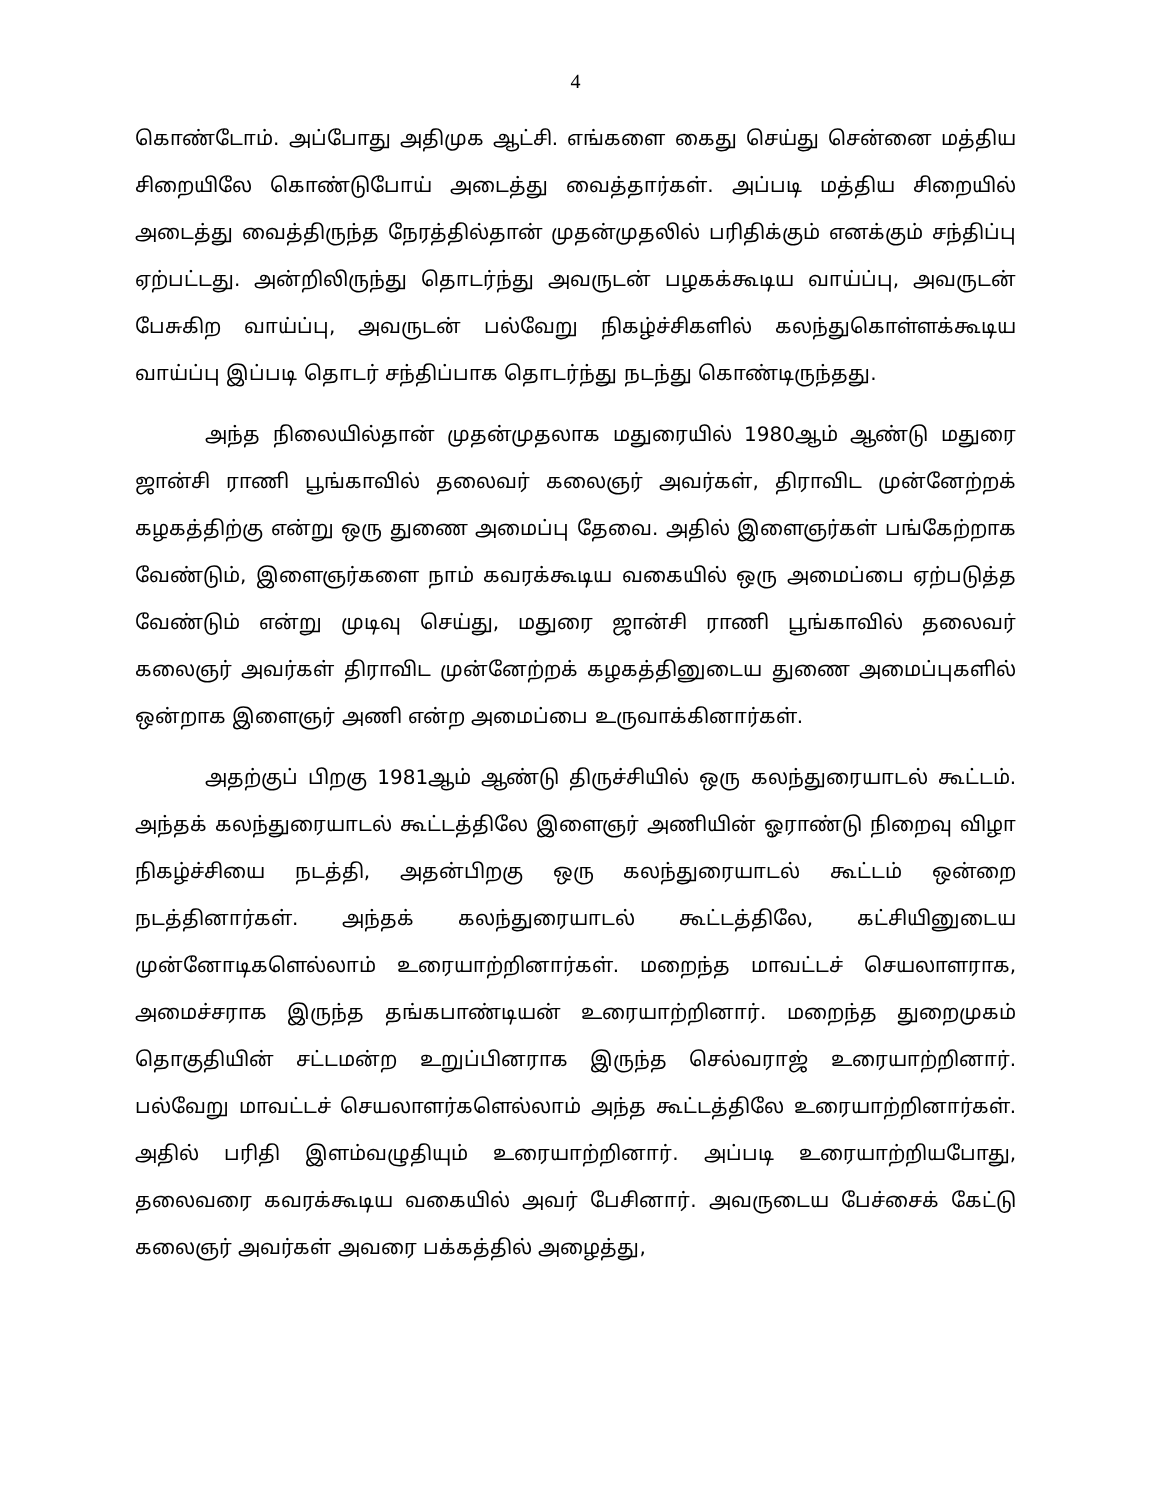4
கொண்டோம். அப்போது அதிமுக ஆட்சி. எங்களை கைது செய்து சென்னை மத்திய சிறையிலே கொண்டுபோய் அடைத்து வைத்தார்கள். அப்படி மத்திய சிறையில் அடைத்து வைத்திருந்த நேரத்தில்தான் முதன்முதலில் பரிதிக்கும் எனக்கும் சந்திப்பு ஏற்பட்டது. அன்றிலிருந்து தொடர்ந்து அவருடன் பழகக்கூடிய வாய்ப்பு, அவருடன் பேசுகிற வாய்ப்பு, அவருடன் பல்வேறு நிகழ்ச்சிகளில் கலந்துகொள்ளக்கூடிய வாய்ப்பு இப்படி தொடர் சந்திப்பாக தொடர்ந்து நடந்து கொண்டிருந்தது.
அந்த நிலையில்தான் முதன்முதலாக மதுரையில் 1980ஆம் ஆண்டு மதுரை ஜான்சி ராணி பூங்காவில் தலைவர் கலைஞர் அவர்கள், திராவிட முன்னேற்றக் கழகத்திற்கு என்று ஒரு துணை அமைப்பு தேவை. அதில் இளைஞர்கள் பங்கேற்றாக வேண்டும், இளைஞர்களை நாம் கவரக்கூடிய வகையில் ஒரு அமைப்பை ஏற்படுத்த வேண்டும் என்று முடிவு செய்து, மதுரை ஜான்சி ராணி பூங்காவில் தலைவர் கலைஞர் அவர்கள் திராவிட முன்னேற்றக் கழகத்தினுடைய துணை அமைப்புகளில் ஒன்றாக இளைஞர் அணி என்ற அமைப்பை உருவாக்கினார்கள்.
அதற்குப் பிறகு 1981ஆம் ஆண்டு திருச்சியில் ஒரு கலந்துரையாடல் கூட்டம். அந்தக் கலந்துரையாடல் கூட்டத்திலே இளைஞர் அணியின் ஓராண்டு நிறைவு விழா நிகழ்ச்சியை நடத்தி, அதன்பிறகு ஒரு கலந்துரையாடல் கூட்டம் ஒன்றை நடத்தினார்கள். அந்தக் கலந்துரையாடல் கூட்டத்திலே, கட்சியினுடைய முன்னோடிகளெல்லாம் உரையாற்றினார்கள். மறைந்த மாவட்டச் செயலாளராக, அமைச்சராக இருந்த தங்கபாண்டியன் உரையாற்றினார். மறைந்த துறைமுகம் தொகுதியின் சட்டமன்ற உறுப்பினராக இருந்த செல்வராஜ் உரையாற்றினார். பல்வேறு மாவட்டச் செயலாளர்களெல்லாம் அந்த கூட்டத்திலே உரையாற்றினார்கள். அதில் பரிதி இளம்வழுதியும் உரையாற்றினார். அப்படி உரையாற்றியபோது, தலைவரை கவரக்கூடிய வகையில் அவர் பேசினார். அவருடைய பேச்சைக் கேட்டு கலைஞர் அவர்கள் அவரை பக்கத்தில் அழைத்து,